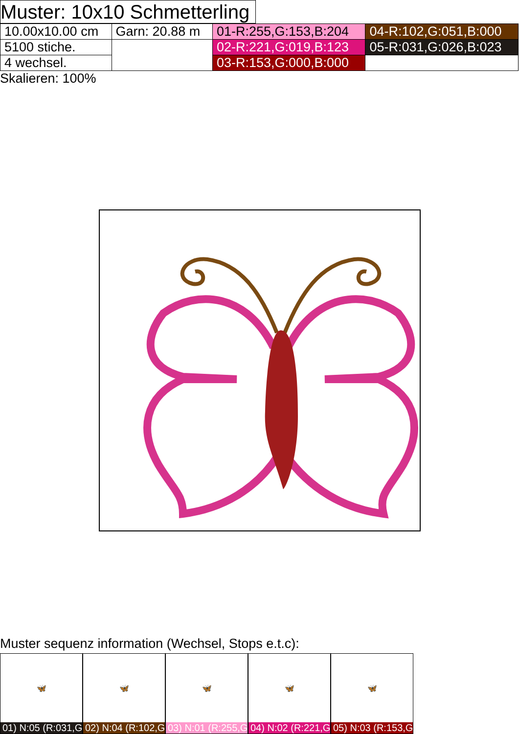Muster: 10x10 Schmetterling
| 10.00x10.00 cm | Garn: 20.88 m | 01-R:255,G:153,B:204 | 04-R:102,G:051,B:000 |
| 5100 stiche. | | 02-R:221,G:019,B:123 | 05-R:031,G:026,B:023 |
| 4 wechsel. | | 03-R:153,G:000,B:000 | |
Skalieren: 100%
Muster sequenz information (Wechsel, Stops e.t.c):
🦋
01) N:05 (R:031,G
🦋
02) N:04 (R:102,G
🦋
03) N:01 (R:255,G
🦋
04) N:02 (R:221,G
🦋
05) N:03 (R:153,G